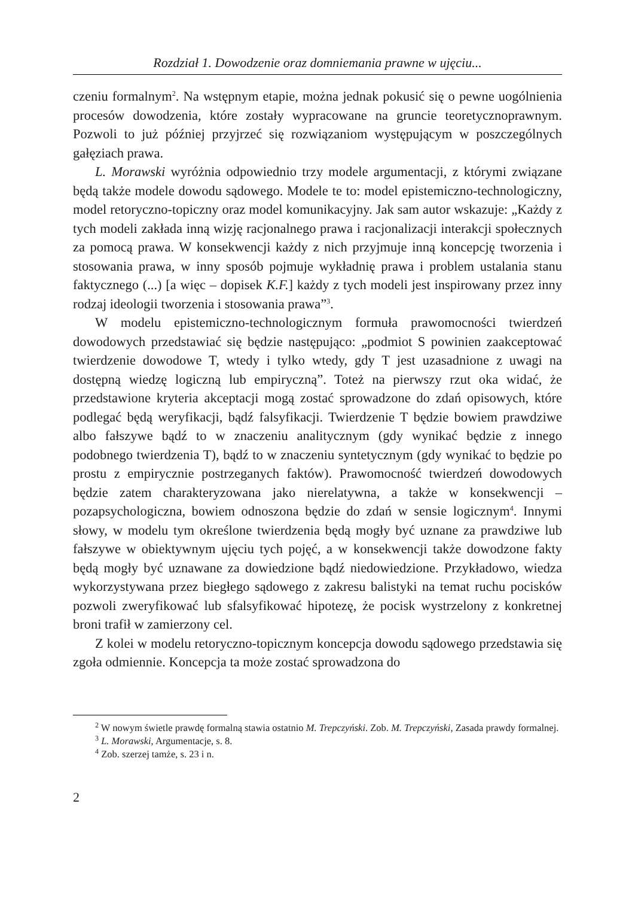Rozdział 1. Dowodzenie oraz domniemania prawne w ujęciu...
czeniu formalnym<sup>2</sup>. Na wstępnym etapie, można jednak pokusić się o pewne uogólnienia procesów dowodzenia, które zostały wypracowane na gruncie teoretycznoprawnym. Pozwoli to już później przyjrzeć się rozwiązaniom występującym w poszczególnych gałęziach prawa.
L. Morawski wyróżnia odpowiednio trzy modele argumentacji, z którymi związane będą także modele dowodu sądowego. Modele te to: model epistemiczno-technologiczny, model retoryczno-topiczny oraz model komunikacyjny. Jak sam autor wskazuje: „Każdy z tych modeli zakłada inną wizję racjonalnego prawa i racjonalizacji interakcji społecznych za pomocą prawa. W konsekwencji każdy z nich przyjmuje inną koncepcję tworzenia i stosowania prawa, w inny sposób pojmuje wykładnię prawa i problem ustalania stanu faktycznego (...) [a więc – dopisek K.F.] każdy z tych modeli jest inspirowany przez inny rodzaj ideologii tworzenia i stosowania prawa”<sup>3</sup>.
W modelu epistemiczno-technologicznym formuła prawomocności twierdzeń dowodowych przedstawiać się będzie następująco: „podmiot S powinien zaakceptować twierdzenie dowodowe T, wtedy i tylko wtedy, gdy T jest uzasadnione z uwagi na dostępną wiedzę logiczną lub empiryczną”. Toteż na pierwszy rzut oka widać, że przedstawione kryteria akceptacji mogą zostać sprowadzone do zdań opisowych, które podlegać będą weryfikacji, bądź falsyfikacji. Twierdzenie T będzie bowiem prawdziwe albo fałszywe bądź to w znaczeniu analitycznym (gdy wynikać będzie z innego podobnego twierdzenia T), bądź to w znaczeniu syntetycznym (gdy wynikać to będzie po prostu z empirycznie postrzeganych faktów). Prawomocność twierdzeń dowodowych będzie zatem charakteryzowana jako nierelatywna, a także w konsekwencji – pozapsychologiczna, bowiem odnoszona będzie do zdań w sensie logicznym<sup>4</sup>. Innymi słowy, w modelu tym określone twierdzenia będą mogły być uznane za prawdziwe lub fałszywe w obiektywnym ujęciu tych pojęć, a w konsekwencji także dowodzone fakty będą mogły być uznawane za dowiedzione bądź niedowiedzione. Przykładowo, wiedza wykorzystywana przez biegłego sądowego z zakresu balistyki na temat ruchu pocisków pozwoli zweryfikować lub sfalsyfikować hipotezę, że pocisk wystrzelony z konkretnej broni trafił w zamierzony cel.
Z kolei w modelu retoryczno-topicznym koncepcja dowodu sądowego przedstawia się zgoła odmiennie. Koncepcja ta może zostać sprowadzona do
<sup>2</sup> W nowym świetle prawdę formalną stawia ostatnio M. Trepczyński. Zob. M. Trepczyński, Zasada prawdy formalnej.
<sup>3</sup> L. Morawski, Argumentacje, s. 8.
<sup>4</sup> Zob. szerzej tamże, s. 23 i n.
2